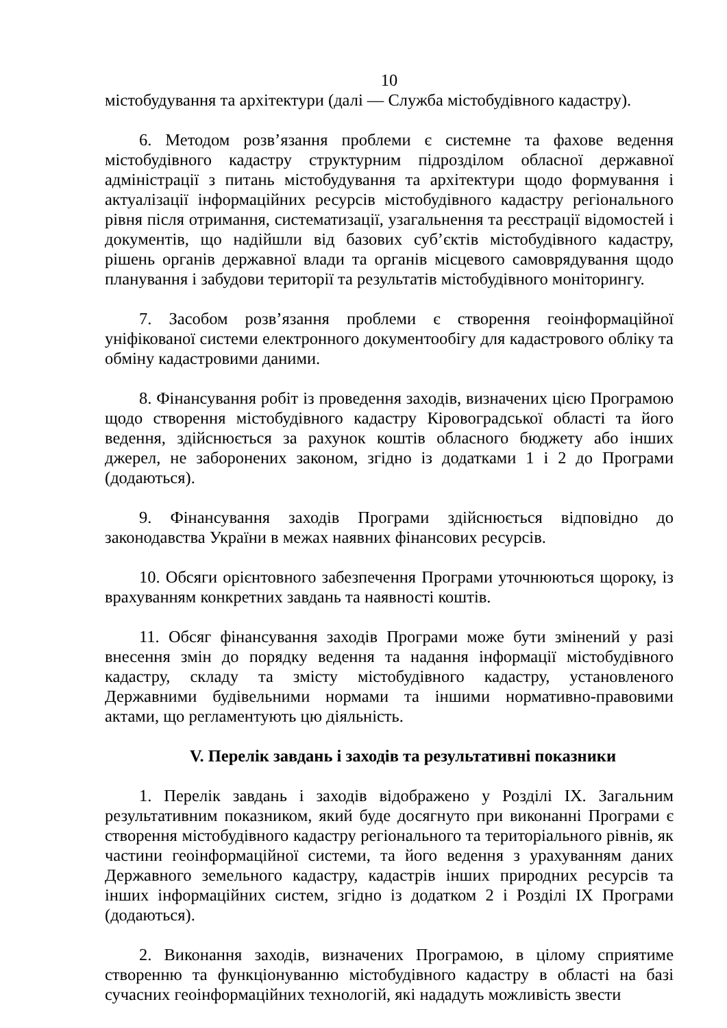10
містобудування та архітектури (далі — Служба містобудівного кадастру).
6. Методом розв’язання проблеми є системне та фахове ведення містобудівного кадастру структурним підрозділом обласної державної адміністрації з питань містобудування та архітектури щодо формування і актуалізації інформаційних ресурсів містобудівного кадастру регіонального рівня після отримання, систематизації, узагальнення та реєстрації відомостей і документів, що надійшли від базових суб’єктів містобудівного кадастру, рішень органів державної влади та органів місцевого самоврядування щодо планування і забудови території та результатів містобудівного моніторингу.
7. Засобом розв’язання проблеми є створення геоінформаційної уніфікованої системи електронного документообігу для кадастрового обліку та обміну кадастровими даними.
8. Фінансування робіт із проведення заходів, визначених цією Програмою щодо створення містобудівного кадастру Кіровоградської області та його ведення, здійснюється за рахунок коштів обласного бюджету або інших джерел, не заборонених законом, згідно із додатками 1 і 2 до Програми (додаються).
9. Фінансування заходів Програми здійснюється відповідно до законодавства України в межах наявних фінансових ресурсів.
10. Обсяги орієнтовного забезпечення Програми уточнюються щороку, із врахуванням конкретних завдань та наявності коштів.
11. Обсяг фінансування заходів Програми може бути змінений у разі внесення змін до порядку ведення та надання інформації містобудівного кадастру, складу та змісту містобудівного кадастру, установленого Державними будівельними нормами та іншими нормативно-правовими актами, що регламентують цю діяльність.
V. Перелік завдань і заходів та результативні показники
1. Перелік завдань і заходів відображено у Розділі ІХ. Загальним результативним показником, який буде досягнуто при виконанні Програми є створення містобудівного кадастру регіонального та територіального рівнів, як частини геоінформаційної системи, та його ведення з урахуванням даних Державного земельного кадастру, кадастрів інших природних ресурсів та інших інформаційних систем, згідно із додатком 2 і Розділі ІХ Програми (додаються).
2. Виконання заходів, визначених Програмою, в цілому сприятиме створенню та функціонуванню містобудівного кадастру в області на базі сучасних геоінформаційних технологій, які нададуть можливість звести